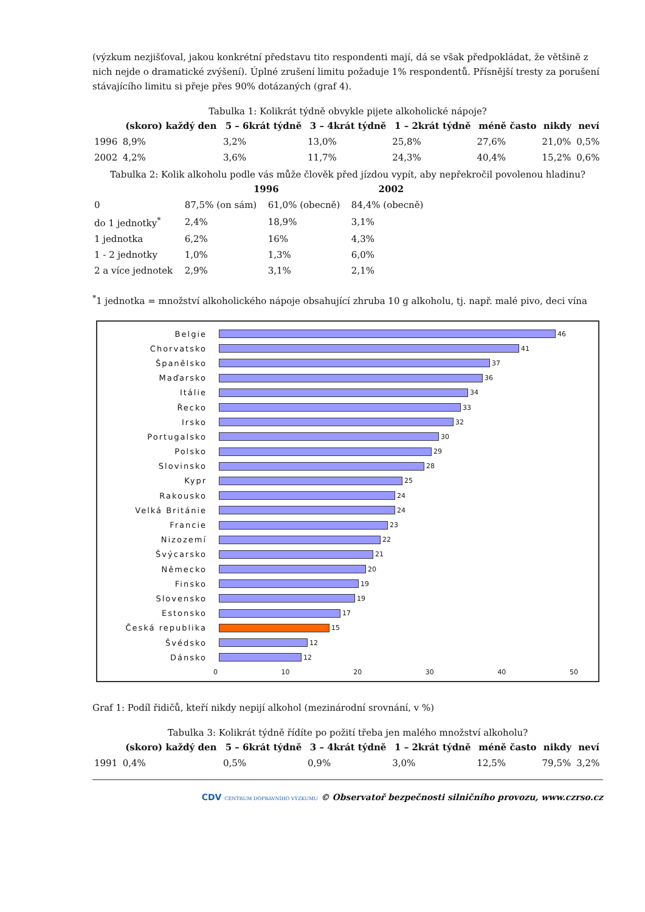(výzkum nezjišťoval, jakou konkrétní představu tito respondenti mají, dá se však předpokládat, že většině z nich nejde o dramatické zvýšení). Úplné zrušení limitu požaduje 1% respondentů. Přísnější tresty za porušení stávajícího limitu si přeje přes 90% dotázaných (graf 4).
Tabulka 1: Kolikrát týdně obvykle pijete alkoholické nápoje?
| | (skoro) každý den | 5 – 6krát týdně | 3 – 4krát týdně | 1 – 2krát týdně | méně často | nikdy | neví |
| --- | --- | --- | --- | --- | --- | --- | --- |
| 1996 | 8,9% | 3,2% | 13,0% | 25,8% | 27,6% | 21,0% | 0,5% |
| 2002 | 4,2% | 3,6% | 11,7% | 24,3% | 40,4% | 15,2% | 0,6% |
Tabulka 2: Kolik alkoholu podle vás může člověk před jízdou vypít, aby nepřekročil povolenou hladinu?
| | 1996 | | 2002 |
| --- | --- | --- | --- |
| 0 | 87,5% (on sám) | 61,0% (obecně) | 84,4% (obecně) |
| do 1 jednotky<sup>*</sup> | 2,4% | 18,9% | 3,1% |
| 1 jednotka | 6,2% | 16% | 4,3% |
| 1 - 2 jednotky | 1,0% | 1,3% | 6,0% |
| 2 a více jednotek | 2,9% | 3,1% | 2,1% |
<sup>*</sup> 1 jednotka = množství alkoholického nápoje obsahující zhruba 10 g alkoholu, tj. např. malé pivo, deci vína
Belgie 46
Chorvatsko 41
Španělsko 37
Maďarsko 36
Itálie 34
Řecko 33
Irsko 32
Portugalsko 30
Polsko 29
Slovinsko 28
Kypr 25
Rakousko 24
Velká Británie 24
Francie 23
Nizozemí 22
Švýcarsko 21
Německo 20
Finsko 19
Slovensko 19
Estonsko 17
Česká republika 15
Švédsko 12
Dánsko 12
0 10 20 30 40 50
Graf 1: Podíl řidičů, kteří nikdy nepijí alkohol (mezinárodní srovnání, v %)
Tabulka 3: Kolikrát týdně řídíte po požití třeba jen malého množství alkoholu?
| | (skoro) každý den | 5 – 6krát týdně | 3 – 4krát týdně | 1 – 2krát týdně | méně často | nikdy | neví |
| --- | --- | --- | --- | --- | --- | --- | --- |
| 1991 | 0,4% | 0,5% | 0,9% | 3,0% | 12,5% | 79,5% | 3,2% |
CDV CENTRUM DOPRAVNÍHO VÝZKUMU © Observatoř bezpečnosti silničního provozu, www.czrso.cz